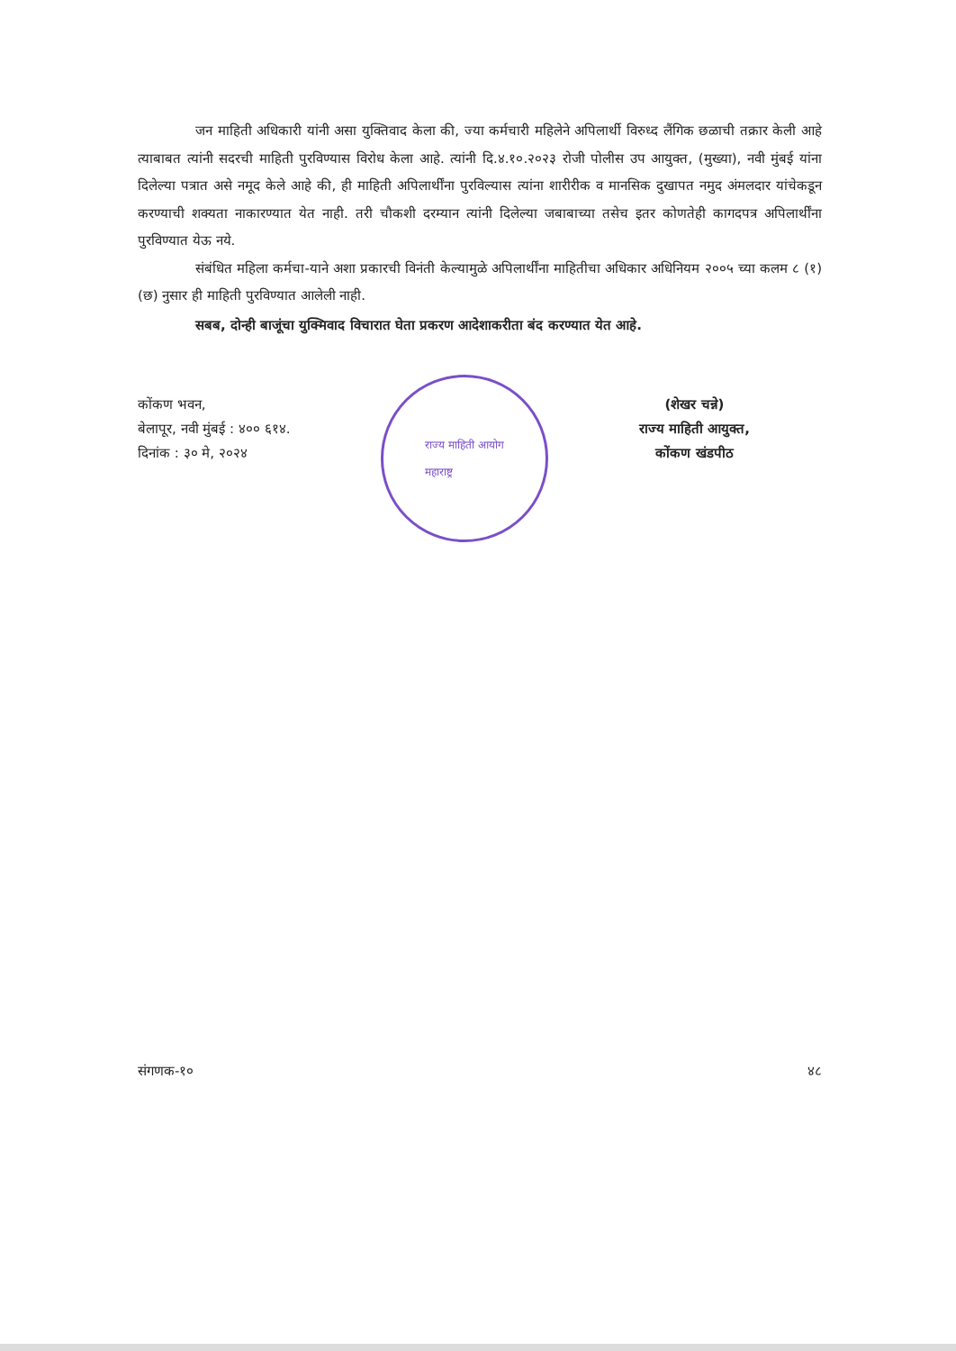जन माहिती अधिकारी यांनी असा युक्तिवाद केला की, ज्या कर्मचारी महिलेने अपिलार्थी विरुध्द लैंगिक छळाची तक्रार केली आहे त्याबाबत त्यांनी सदरची माहिती पुरविण्यास विरोध केला आहे. त्यांनी दि.४.१०.२०२३ रोजी पोलीस उप आयुक्त, (मुख्या), नवी मुंबई यांना दिलेल्या पत्रात असे नमूद केले आहे की, ही माहिती अपिलार्थींना पुरविल्यास त्यांना शारीरीक व मानसिक दुखापत नमुद अंमलदार यांचेकडून करण्याची शक्यता नाकारण्यात येत नाही. तरी चौकशी दरम्यान त्यांनी दिलेल्या जबाबाच्या तसेच इतर कोणतेही कागदपत्र अपिलार्थींना पुरविण्यात येऊ नये.
संबंधित महिला कर्मचा-याने अशा प्रकारची विनंती केल्यामुळे अपिलार्थींना माहितीचा अधिकार अधिनियम २००५ च्या कलम ८ (१) (छ) नुसार ही माहिती पुरविण्यात आलेली नाही.
सबब, दोन्ही बाजूंचा युक्मिवाद विचारात घेता प्रकरण आदेशाकरीता बंद करण्यात येत आहे.
कोंकण भवन,
बेलापूर, नवी मुंबई : ४०० ६१४.
दिनांक : ३० मे, २०२४
राज्य माहिती आयोग
महाराष्ट्र
(शेखर चन्ने)
राज्य माहिती आयुक्त,
कोंकण खंडपीठ
संगणक-१० ४८